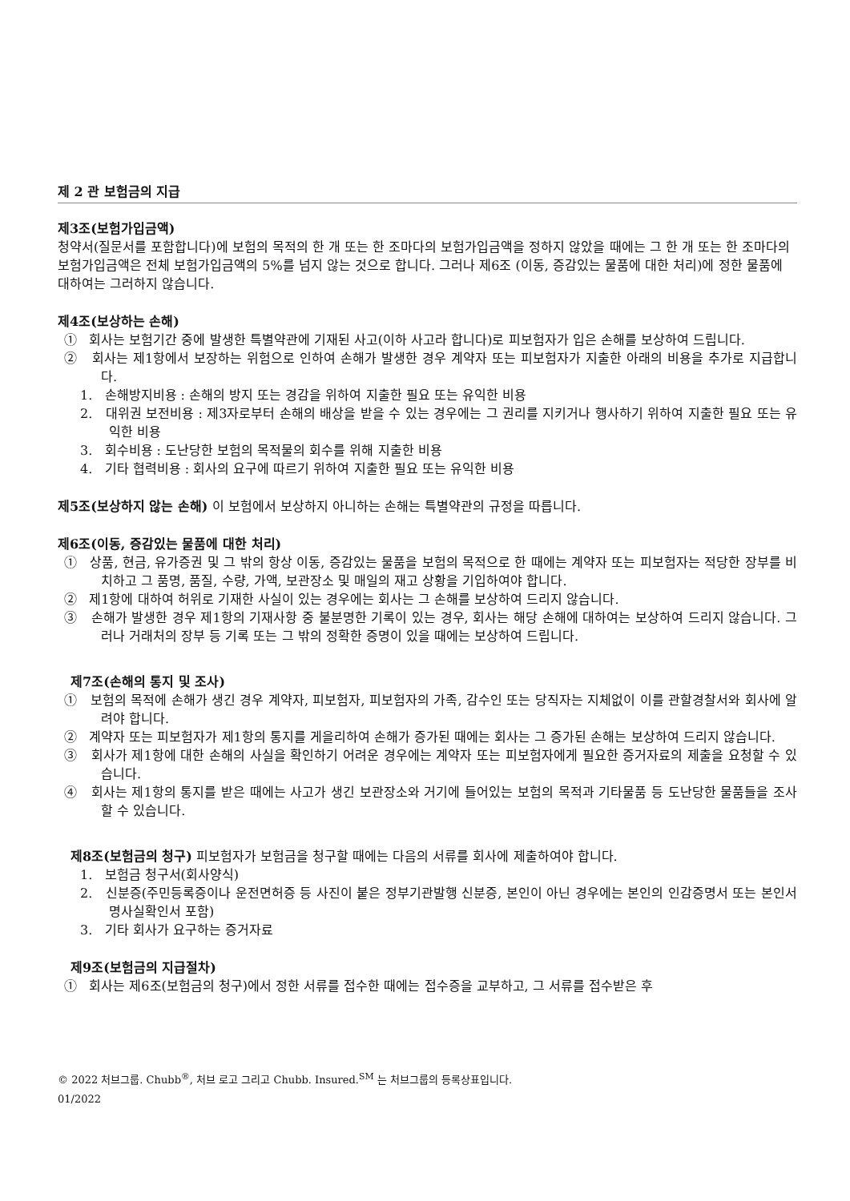제 2 관 보험금의 지급
제3조(보험가입금액)
청약서(질문서를 포함합니다)에 보험의 목적의 한 개 또는 한 조마다의 보험가입금액을 정하지 않았을 때에는 그 한 개 또는 한 조마다의 보험가입금액은 전체 보험가입금액의 5%를 넘지 않는 것으로 합니다. 그러나 제6조 (이동, 증감있는 물품에 대한 처리)에 정한 물품에 대하여는 그러하지 않습니다.
제4조(보상하는 손해)
① 회사는 보험기간 중에 발생한 특별약관에 기재된 사고(이하 사고라 합니다)로 피보험자가 입은 손해를 보상하여 드립니다.
② 회사는 제1항에서 보장하는 위험으로 인하여 손해가 발생한 경우 계약자 또는 피보험자가 지출한 아래의 비용을 추가로 지급합니다.
1. 손해방지비용 : 손해의 방지 또는 경감을 위하여 지출한 필요 또는 유익한 비용
2. 대위권 보전비용 : 제3자로부터 손해의 배상을 받을 수 있는 경우에는 그 권리를 지키거나 행사하기 위하여 지출한 필요 또는 유익한 비용
3. 회수비용 : 도난당한 보험의 목적물의 회수를 위해 지출한 비용
4. 기타 협력비용 : 회사의 요구에 따르기 위하여 지출한 필요 또는 유익한 비용
제5조(보상하지 않는 손해) 이 보험에서 보상하지 아니하는 손해는 특별약관의 규정을 따릅니다.
제6조(이동, 증감있는 물품에 대한 처리)
① 상품, 현금, 유가증권 및 그 밖의 항상 이동, 증감있는 물품을 보험의 목적으로 한 때에는 계약자 또는 피보험자는 적당한 장부를 비치하고 그 품명, 품질, 수량, 가액, 보관장소 및 매일의 재고 상황을 기입하여야 합니다.
② 제1항에 대하여 허위로 기재한 사실이 있는 경우에는 회사는 그 손해를 보상하여 드리지 않습니다.
③ 손해가 발생한 경우 제1항의 기재사항 중 불분명한 기록이 있는 경우, 회사는 해당 손해에 대하여는 보상하여 드리지 않습니다. 그러나 거래처의 장부 등 기록 또는 그 밖의 정확한 증명이 있을 때에는 보상하여 드립니다.
제7조(손해의 통지 및 조사)
① 보험의 목적에 손해가 생긴 경우 계약자, 피보험자, 피보험자의 가족, 감수인 또는 당직자는 지체없이 이를 관할경찰서와 회사에 알려야 합니다.
② 계약자 또는 피보험자가 제1항의 통지를 게을리하여 손해가 증가된 때에는 회사는 그 증가된 손해는 보상하여 드리지 않습니다.
③ 회사가 제1항에 대한 손해의 사실을 확인하기 어려운 경우에는 계약자 또는 피보험자에게 필요한 증거자료의 제출을 요청할 수 있습니다.
④ 회사는 제1항의 통지를 받은 때에는 사고가 생긴 보관장소와 거기에 들어있는 보험의 목적과 기타물품 등 도난당한 물품들을 조사할 수 있습니다.
제8조(보험금의 청구) 피보험자가 보험금을 청구할 때에는 다음의 서류를 회사에 제출하여야 합니다.
1. 보험금 청구서(회사양식)
2. 신분증(주민등록증이나 운전면허증 등 사진이 붙은 정부기관발행 신분증, 본인이 아닌 경우에는 본인의 인감증명서 또는 본인서명사실확인서 포함)
3. 기타 회사가 요구하는 증거자료
제9조(보험금의 지급절차)
① 회사는 제6조(보험금의 청구)에서 정한 서류를 접수한 때에는 접수증을 교부하고, 그 서류를 접수받은 후
© 2022 처브그룹. Chubb<sup>®</sup>, 처브 로고 그리고 Chubb. Insured.<sup>SM</sup> 는 처브그룹의 등록상표입니다.
01/2022